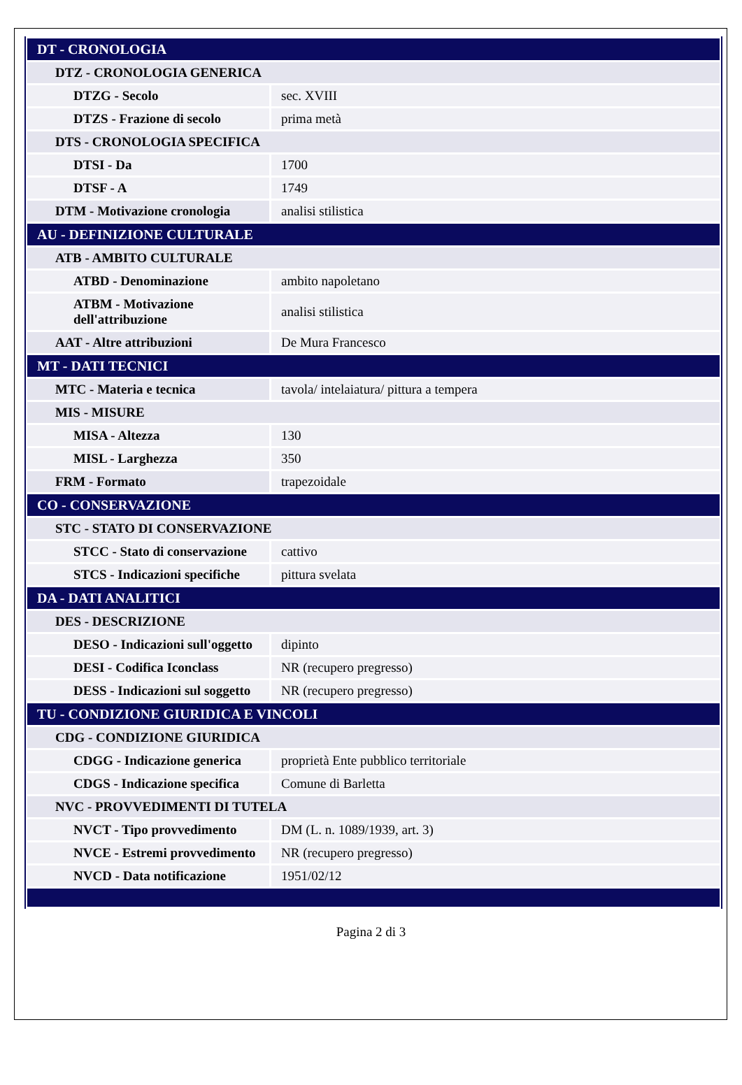| DT - CRONOLOGIA | |
| DTZ - CRONOLOGIA GENERICA | |
| DTZG - Secolo | sec. XVIII |
| DTZS - Frazione di secolo | prima metà |
| DTS - CRONOLOGIA SPECIFICA | |
| DTSI - Da | 1700 |
| DTSF - A | 1749 |
| DTM - Motivazione cronologia | analisi stilistica |
| AU - DEFINIZIONE CULTURALE | |
| ATB - AMBITO CULTURALE | |
| ATBD - Denominazione | ambito napoletano |
| ATBM - Motivazione dell'attribuzione | analisi stilistica |
| AAT - Altre attribuzioni | De Mura Francesco |
| MT - DATI TECNICI | |
| MTC - Materia e tecnica | tavola/ intelaiatura/ pittura a tempera |
| MIS - MISURE | |
| MISA - Altezza | 130 |
| MISL - Larghezza | 350 |
| FRM - Formato | trapezoidale |
| CO - CONSERVAZIONE | |
| STC - STATO DI CONSERVAZIONE | |
| STCC - Stato di conservazione | cattivo |
| STCS - Indicazioni specifiche | pittura svelata |
| DA - DATI ANALITICI | |
| DES - DESCRIZIONE | |
| DESO - Indicazioni sull'oggetto | dipinto |
| DESI - Codifica Iconclass | NR (recupero pregresso) |
| DESS - Indicazioni sul soggetto | NR (recupero pregresso) |
| TU - CONDIZIONE GIURIDICA E VINCOLI | |
| CDG - CONDIZIONE GIURIDICA | |
| CDGG - Indicazione generica | proprietà Ente pubblico territoriale |
| CDGS - Indicazione specifica | Comune di Barletta |
| NVC - PROVVEDIMENTI DI TUTELA | |
| NVCT - Tipo provvedimento | DM (L. n. 1089/1939, art. 3) |
| NVCE - Estremi provvedimento | NR (recupero pregresso) |
| NVCD - Data notificazione | 1951/02/12 |
Pagina 2 di 3